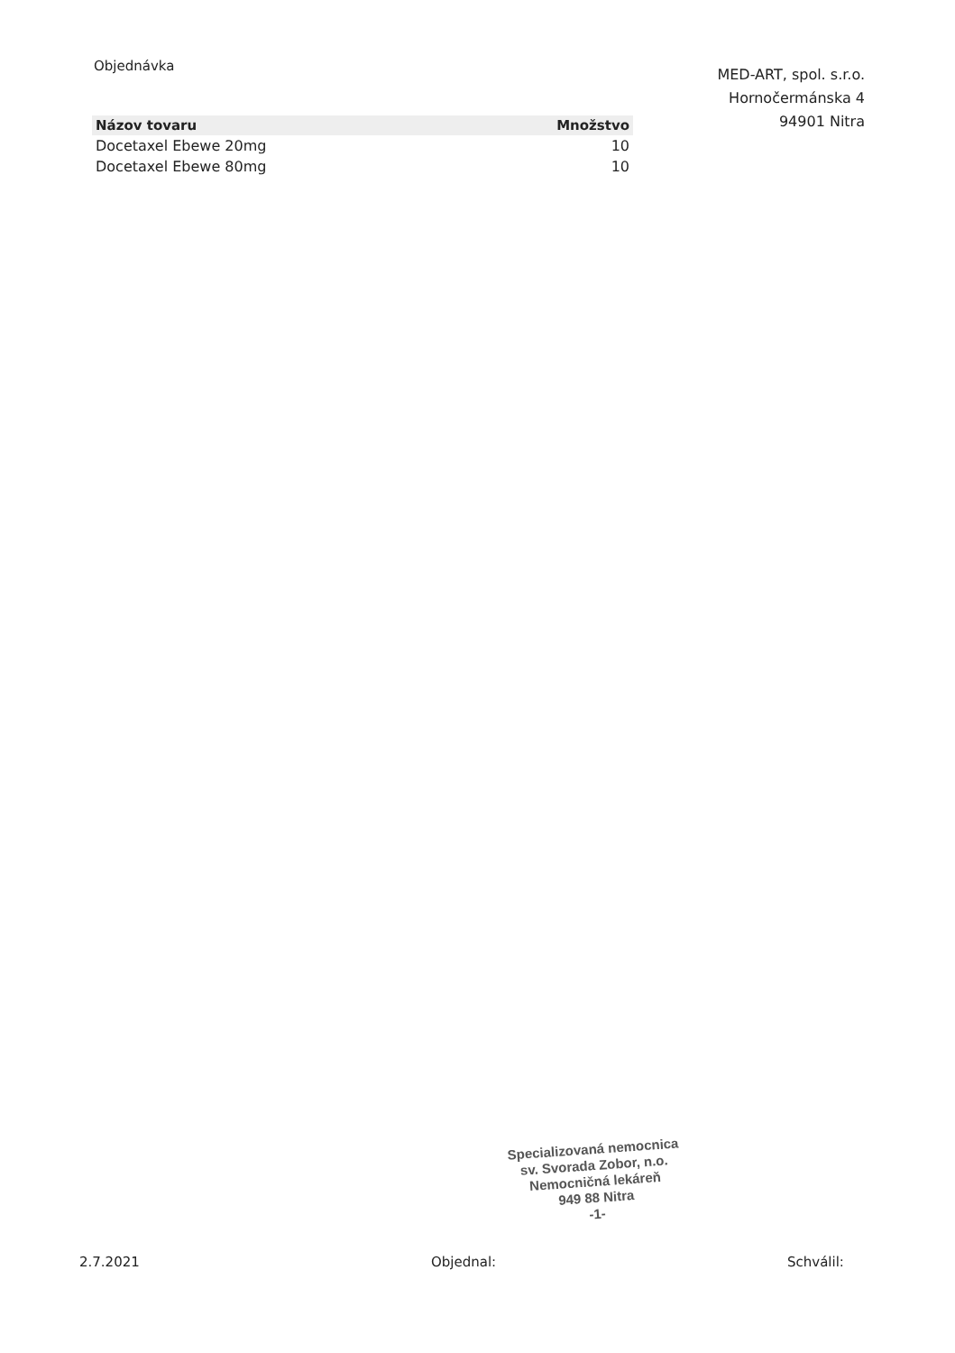Objednávka
MED-ART, spol. s.r.o.
Hornočermánska 4
94901 Nitra
| Názov tovaru | Množstvo |
| --- | --- |
| Docetaxel Ebewe 20mg | 10 |
| Docetaxel Ebewe 80mg | 10 |
Specializovaná nemocnica
sv. Svorada Zobor, n.o.
Nemocničná lekáreň
949 88 Nitra
-1-
2.7.2021 Objednal: Schválil: